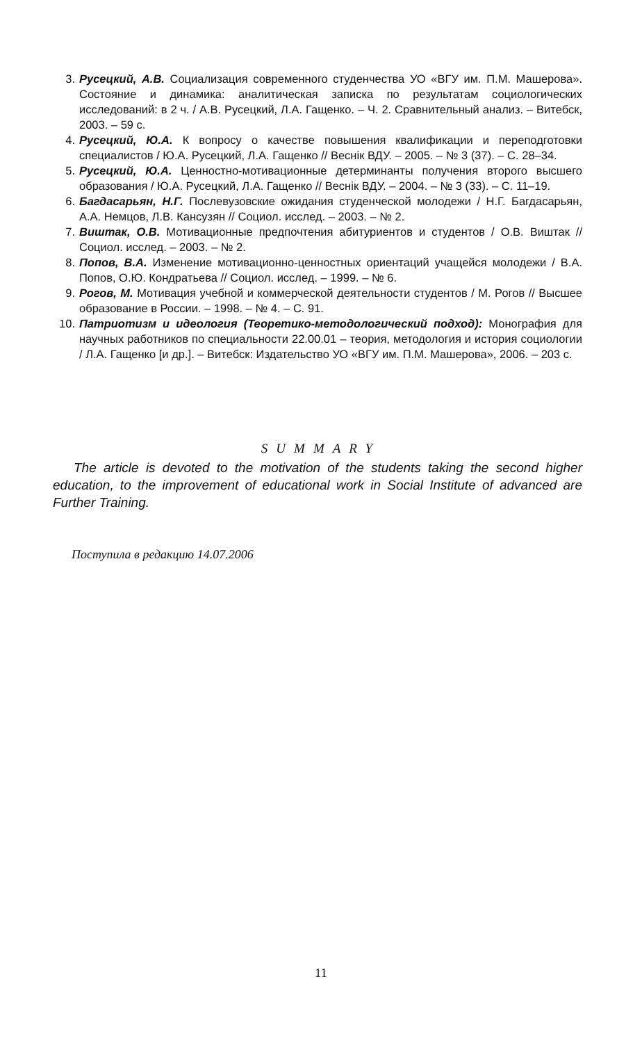3. Русецкий, А.В. Социализация современного студенчества УО «ВГУ им. П.М. Машерова». Состояние и динамика: аналитическая записка по результатам социологических исследований: в 2 ч. / А.В. Русецкий, Л.А. Гащенко. – Ч. 2. Сравнительный анализ. – Витебск, 2003. – 59 с.
4. Русецкий, Ю.А. К вопросу о качестве повышения квалификации и переподготовки специалистов / Ю.А. Русецкий, Л.А. Гащенко // Веснік ВДУ. – 2005. – № 3 (37). – С. 28–34.
5. Русецкий, Ю.А. Ценностно-мотивационные детерминанты получения второго высшего образования / Ю.А. Русецкий, Л.А. Гащенко // Веснік ВДУ. – 2004. – № 3 (33). – С. 11–19.
6. Багдасарьян, Н.Г. Послевузовские ожидания студенческой молодежи / Н.Г. Багдасарьян, А.А. Немцов, Л.В. Кансузян // Социол. исслед. – 2003. – № 2.
7. Виштак, О.В. Мотивационные предпочтения абитуриентов и студентов / О.В. Виштак // Социол. исслед. – 2003. – № 2.
8. Попов, В.А. Изменение мотивационно-ценностных ориентаций учащейся молодежи / В.А. Попов, О.Ю. Кондратьева // Социол. исслед. – 1999. – № 6.
9. Рогов, М. Мотивация учебной и коммерческой деятельности студентов / М. Рогов // Высшее образование в России. – 1998. – № 4. – С. 91.
10. Патриотизм и идеология (Теоретико-методологический подход): Монография для научных работников по специальности 22.00.01 – теория, методология и история социологии / Л.А. Гащенко [и др.]. – Витебск: Издательство УО «ВГУ им. П.М. Машерова», 2006. – 203 с.
SUMMARY
The article is devoted to the motivation of the students taking the second higher education, to the improvement of educational work in Social Institute of advanced are Further Training.
Поступила в редакцию 14.07.2006
11